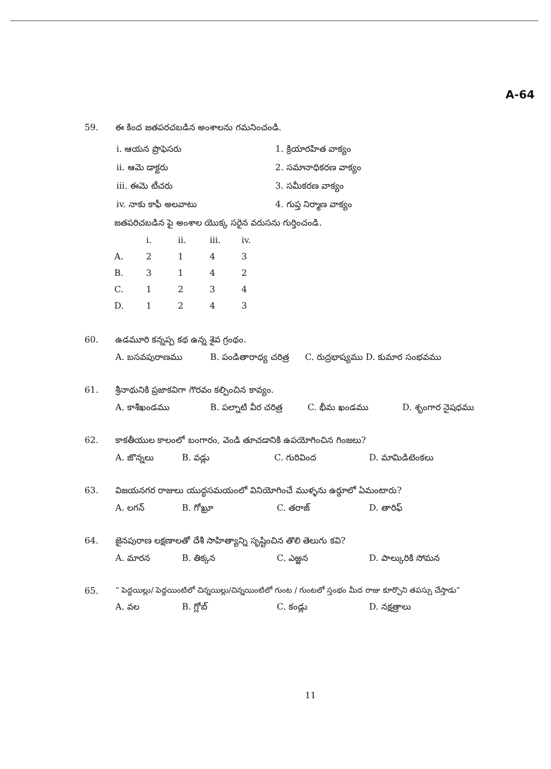A-64
59. ఈ కింద జతపరచబడిన అంశాలను గమనించండి.
i. ఆయన ప్రొఫెసరు 1. క్రియారహిత వాక్యం
ii. ఆమె డాక్టరు 2. సమానాధికరణ వాక్యం
iii. ఈమె టీచరు 3. సమీకరణ వాక్యం
iv. నాకు కాఫీ అలవాటు 4. గుప్త నిర్మాణ వాక్యం
జతపరిచబడిన పై అంశాల యొక్క సరైన వరుసను గుర్తించండి.
| | i. | ii. | iii. | iv. |
| --- | --- | --- | --- | --- |
| A. | 2 | 1 | 4 | 3 |
| B. | 3 | 1 | 4 | 2 |
| C. | 1 | 2 | 3 | 4 |
| D. | 1 | 2 | 4 | 3 |
60. ఉడమూరి కన్నప్ప కథ ఉన్న శైవ గ్రంథం.
A. బసవపురాణము B. పండితారాధ్య చరిత్ర C. రుద్రభాష్యము D. కుమార సంభవము
61. శ్రీనాథునికి ప్రజాకవిగా గౌరవం కల్పించిన కావ్యం.
A. కాశీఖండము B. పల్నాటి వీర చరిత్ర C. భీమ ఖండము D. శృంగార నైషధము
62. కాకతీయుల కాలంలో బంగారం, వెండి తూచడానికి ఉపయోగించిన గింజలు?
A. జొన్నలు B. వడ్లు C. గురివింద D. మామిడిటెంకలు
63. విజయనగర రాజులు యుద్ధసమయంలో వినియోగించే ముళ్ళను ఉర్దూలో ఏమంటారు?
A. లగన్ B. గోఖ్రూ C. తరాజ్ D. తారిఫ్
64. జైనపురాణ లక్షణాలతో దేశీ సాహిత్యాన్ని సృష్టించిన తొలి తెలుగు కవి?
A. మారన B. తిక్కన C. ఎఱ్ఱన D. పాల్కురికి సోమన
65. “ పెద్దయిల్లు/ పెద్దయింటిలో చిన్నయిల్లు/చిన్నయింటిలో గుంట / గుంటలో స్తంభం మీద రాజు కూర్చొని తపస్సు చేస్తాడు”
A. వల B. గ్లోబ్ C. కండ్లు D. నక్షత్రాలు
11